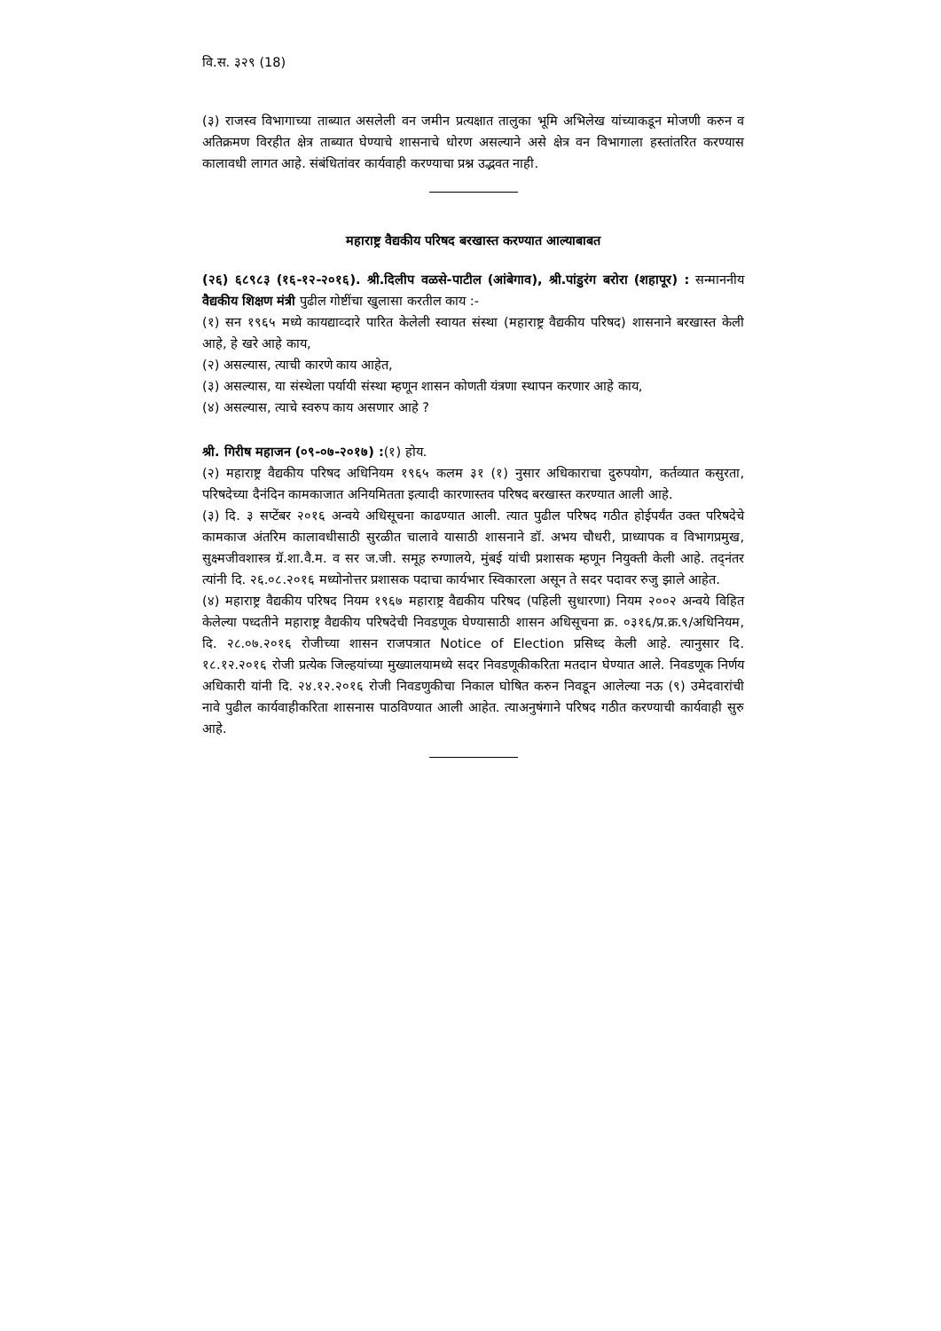वि.स. ३२९ (18)
(३) राजस्व विभागाच्या ताब्यात असलेली वन जमीन प्रत्यक्षात तालुका भूमि अभिलेख यांच्याकडून मोजणी करुन व अतिक्रमण विरहीत क्षेत्र ताब्यात घेण्याचे शासनाचे धोरण असल्याने असे क्षेत्र वन विभागाला हस्तांतरित करण्यास कालावधी लागत आहे. संबंधितांवर कार्यवाही करण्याचा प्रश्न उद्भवत नाही.
महाराष्ट्र वैद्यकीय परिषद बरखास्त करण्यात आल्याबाबत
(२६) ६८९८३ (१६-१२-२०१६). श्री.दिलीप वळसे-पाटील (आंबेगाव), श्री.पांडुरंग बरोरा (शहापूर) : सन्माननीय वैद्यकीय शिक्षण मंत्री पुढील गोष्टींचा खुलासा करतील काय :-
(१) सन १९६५ मध्ये कायद्याव्दारे पारित केलेली स्वायत संस्था (महाराष्ट्र वैद्यकीय परिषद) शासनाने बरखास्त केली आहे, हे खरे आहे काय,
(२) असल्यास, त्याची कारणे काय आहेत,
(३) असल्यास, या संस्थेला पर्यायी संस्था म्हणून शासन कोणती यंत्रणा स्थापन करणार आहे काय,
(४) असल्यास, त्याचे स्वरुप काय असणार आहे ?
श्री. गिरीष महाजन (०९-०७-२०१७) :(१) होय.
(२) महाराष्ट्र वैद्यकीय परिषद अधिनियम १९६५ कलम ३१ (१) नुसार अधिकाराचा दुरुपयोग, कर्तव्यात कसुरता, परिषदेच्या दैनंदिन कामकाजात अनियमितता इत्यादी कारणास्तव परिषद बरखास्त करण्यात आली आहे.
(३) दि. ३ सप्टेंबर २०१६ अन्वये अधिसूचना काढण्यात आली. त्यात पुढील परिषद गठीत होईपर्यंत उक्त परिषदेचे कामकाज अंतरिम कालावधीसाठी सुरळीत चालावे यासाठी शासनाने डॉ. अभय चौधरी, प्राध्यापक व विभागप्रमुख, सुक्ष्मजीवशास्त्र ग्रॅ.शा.वै.म. व सर ज.जी. समूह रुग्णालये, मुंबई यांची प्रशासक म्हणून नियुक्ती केली आहे. तद्नंतर त्यांनी दि. २६.०८.२०१६ मध्योनोत्तर प्रशासक पदाचा कार्यभार स्विकारला असून ते सदर पदावर रुजु झाले आहेत.
(४) महाराष्ट्र वैद्यकीय परिषद नियम १९६७ महाराष्ट्र वैद्यकीय परिषद (पहिली सुधारणा) नियम २००२ अन्वये विहित केलेल्या पध्दतीने महाराष्ट्र वैद्यकीय परिषदेची निवडणूक घेण्यासाठी शासन अधिसूचना क्र. ०३१६/प्र.क्र.९/अधिनियम, दि. २८.०७.२०१६ रोजीच्या शासन राजपत्रात Notice of Election प्रसिध्द केली आहे. त्यानुसार दि. १८.१२.२०१६ रोजी प्रत्येक जिल्हयांच्या मुख्यालयामध्ये सदर निवडणूकीकरिता मतदान घेण्यात आले. निवडणूक निर्णय अधिकारी यांनी दि. २४.१२.२०१६ रोजी निवडणुकीचा निकाल घोषित करुन निवडून आलेल्या नऊ (९) उमेदवारांची नावे पुढील कार्यवाहीकरिता शासनास पाठविण्यात आली आहेत. त्याअनुषंगाने परिषद गठीत करण्याची कार्यवाही सुरु आहे.